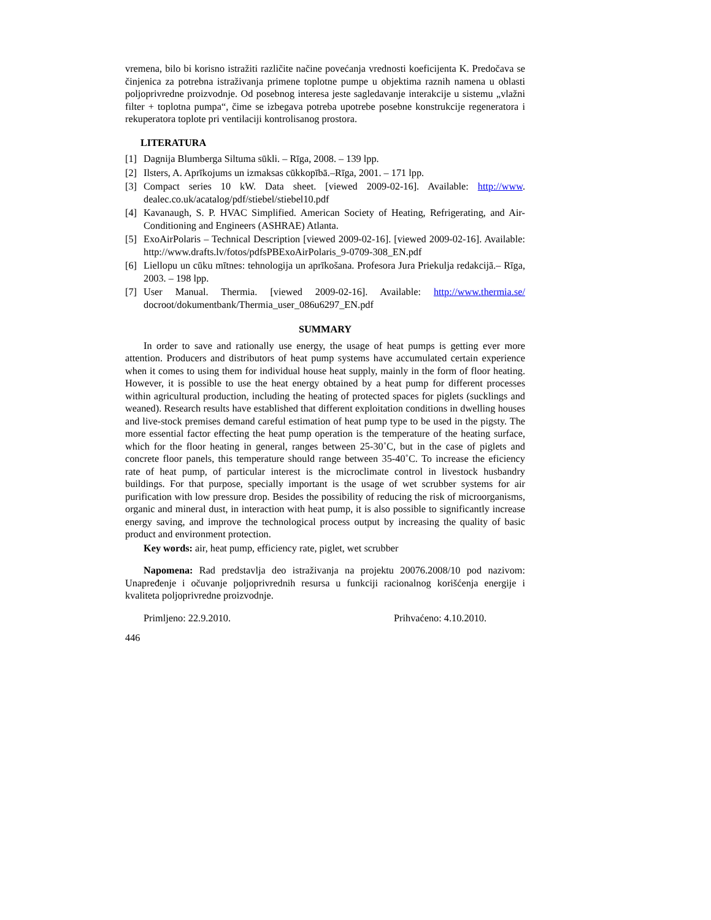vremena, bilo bi korisno istražiti različite načine povećanja vrednosti koeficijenta K. Predočava se činjenica za potrebna istraživanja primene toplotne pumpe u objektima raznih namena u oblasti poljoprivredne proizvodnje. Od posebnog interesa jeste sagledavanje interakcije u sistemu „vlažni filter + toplotna pumpa“, čime se izbegava potreba upotrebe posebne konstrukcije regeneratora i rekuperatora toplote pri ventilaciji kontrolisanog prostora.
LITERATURA
[1] Dagnija Blumberga Siltuma sūkli. – Rīga, 2008. – 139 lpp.
[2] Ilsters, A. Aprīkojums un izmaksas cūkkopībā.–Rīga, 2001. – 171 lpp.
[3] Compact series 10 kW. Data sheet. [viewed 2009-02-16]. Available: http://www. dealec.co.uk/acatalog/pdf/stiebel/stiebel10.pdf
[4] Kavanaugh, S. P. HVAC Simplified. American Society of Heating, Refrigerating, and Air-Conditioning and Engineers (ASHRAE) Atlanta.
[5] ExoAirPolaris – Technical Description [viewed 2009-02-16]. [viewed 2009-02-16]. Available: http://www.drafts.lv/fotos/pdfsPBExoAirPolaris_9-0709-308_EN.pdf
[6] Liellopu un cūku mītnes: tehnologija un aprīkošana. Profesora Jura Priekulja redakcijā.– Rīga, 2003. – 198 lpp.
[7] User Manual. Thermia. [viewed 2009-02-16]. Available: http://www.thermia.se/ docroot/dokumentbank/Thermia_user_086u6297_EN.pdf
SUMMARY
In order to save and rationally use energy, the usage of heat pumps is getting ever more attention. Producers and distributors of heat pump systems have accumulated certain experience when it comes to using them for individual house heat supply, mainly in the form of floor heating. However, it is possible to use the heat energy obtained by a heat pump for different processes within agricultural production, including the heating of protected spaces for piglets (sucklings and weaned). Research results have established that different exploitation conditions in dwelling houses and live-stock premises demand careful estimation of heat pump type to be used in the pigsty. The more essential factor effecting the heat pump operation is the temperature of the heating surface, which for the floor heating in general, ranges between 25-30˚C, but in the case of piglets and concrete floor panels, this temperature should range between 35-40˚C. To increase the eficiency rate of heat pump, of particular interest is the microclimate control in livestock husbandry buildings. For that purpose, specially important is the usage of wet scrubber systems for air purification with low pressure drop. Besides the possibility of reducing the risk of microorganisms, organic and mineral dust, in interaction with heat pump, it is also possible to significantly increase energy saving, and improve the technological process output by increasing the quality of basic product and environment protection.
Key words: air, heat pump, efficiency rate, piglet, wet scrubber
Napomena: Rad predstavlja deo istraživanja na projektu 20076.2008/10 pod nazivom: Unapređenje i očuvanje poljoprivrednih resursa u funkciji racionalnog korišćenja energije i kvaliteta poljoprivredne proizvodnje.
Primljeno: 22.9.2010. Prihvaćeno: 4.10.2010.
446